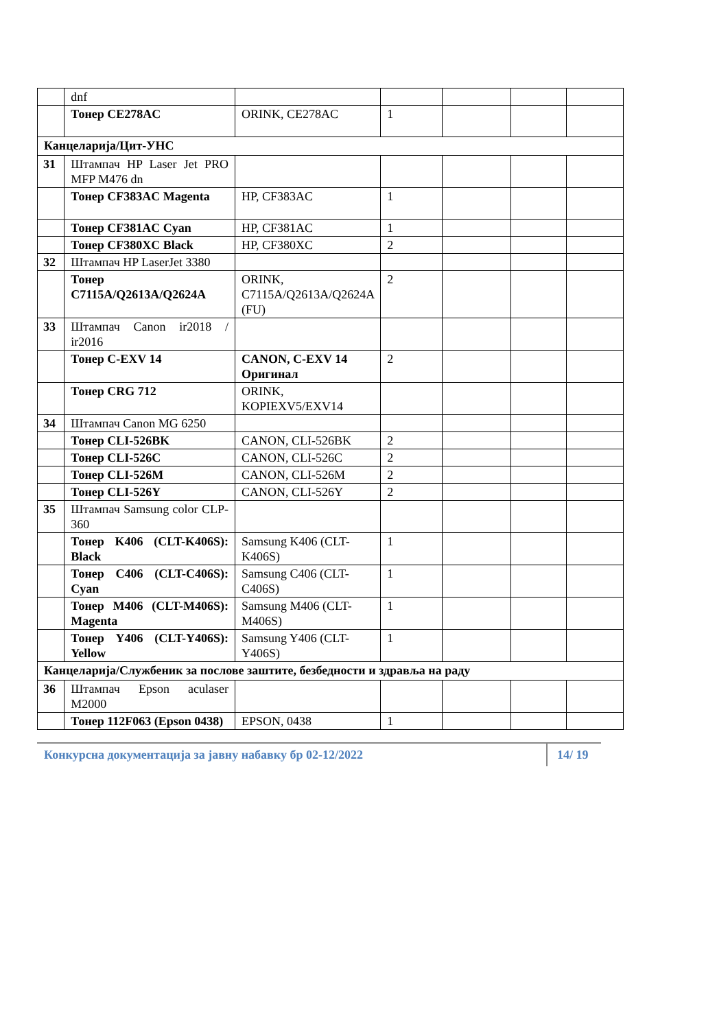| | dnf | | | | | |
| | Тонер CE278AC | ORINK, CE278AC | 1 | | | |
| Канцеларија/Цит-УНС | | | | | | |
| 31 | Штампач HP Laser Jet PRO MFP M476 dn | | | | | |
| | Тонер CF383AC Magenta | HP, CF383AC | 1 | | | |
| | Тонер CF381AC Cyan | HP, CF381AC | 1 | | | |
| | Тонер CF380XC Black | HP, CF380XC | 2 | | | |
| 32 | Штампач HP LaserJet 3380 | | | | | |
| | Тонер C7115A/Q2613A/Q2624A | ORINK, C7115A/Q2613A/Q2624A (FU) | 2 | | | |
| 33 | Штампач Canon ir2018 / ir2016 | | | | | |
| | Тонер C-EXV 14 | CANON, C-EXV 14 Оригинал | 2 | | | |
| | Тонер CRG 712 | ORINK, KOPIEXV5/EXV14 | | | | |
| 34 | Штампач Canon MG 6250 | | | | | |
| | Тонер CLI-526BK | CANON, CLI-526BK | 2 | | | |
| | Тонер CLI-526C | CANON, CLI-526C | 2 | | | |
| | Тонер CLI-526M | CANON, CLI-526M | 2 | | | |
| | Тонер CLI-526Y | CANON, CLI-526Y | 2 | | | |
| 35 | Штампач Samsung color CLP-360 | | | | | |
| | Тонер K406 (CLT-K406S): Black | Samsung K406 (CLT-K406S) | 1 | | | |
| | Тонер C406 (CLT-C406S): Cyan | Samsung C406 (CLT-C406S) | 1 | | | |
| | Тонер M406 (CLT-M406S): Magenta | Samsung M406 (CLT-M406S) | 1 | | | |
| | Тонер Y406 (CLT-Y406S): Yellow | Samsung Y406 (CLT-Y406S) | 1 | | | |
| Канцеларија/Службеник за послове заштите, безбедности и здравља на раду | | | | | | |
| 36 | Штампач Epson aculaser M2000 | | | | | |
| | Тонер 112F063 (Epson 0438) | EPSON, 0438 | 1 | | | |
Конкурсна документација за јавну набавку бр 02-12/2022 14/ 19